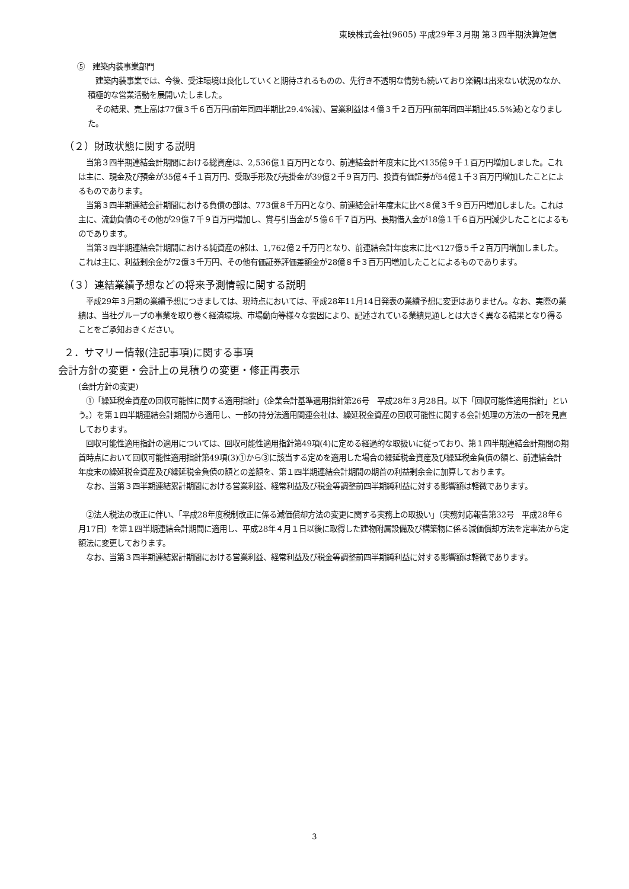東映株式会社(9605) 平成29年３月期 第３四半期決算短信
⑤　建築内装事業部門
　建築内装事業では、今後、受注環境は良化していくと期待されるものの、先行き不透明な情勢も続いており楽観は出来ない状況のなか、積極的な営業活動を展開いたしました。
　その結果、売上高は77億３千６百万円(前年同四半期比29.4%減)、営業利益は４億３千２百万円(前年同四半期比45.5%減)となりました。
（２）財政状態に関する説明
　当第３四半期連結会計期間における総資産は、2,536億１百万円となり、前連結会計年度末に比べ135億９千１百万円増加しました。これは主に、現金及び預金が35億４千１百万円、受取手形及び売掛金が39億２千９百万円、投資有価証券が54億１千３百万円増加したことによるものであります。
　当第３四半期連結会計期間における負債の部は、773億８千万円となり、前連結会計年度末に比べ８億３千９百万円増加しました。これは主に、流動負債のその他が29億７千９百万円増加し、賞与引当金が５億６千７百万円、長期借入金が18億１千６百万円減少したことによるものであります。
　当第３四半期連結会計期間における純資産の部は、1,762億２千万円となり、前連結会計年度末に比べ127億５千２百万円増加しました。これは主に、利益剰余金が72億３千万円、その他有価証券評価差額金が28億８千３百万円増加したことによるものであります。
（３）連結業績予想などの将来予測情報に関する説明
　平成29年３月期の業績予想につきましては、現時点においては、平成28年11月14日発表の業績予想に変更はありません。なお、実際の業績は、当社グループの事業を取り巻く経済環境、市場動向等様々な要因により、記述されている業績見通しとは大きく異なる結果となり得ることをご承知おきください。
２．サマリー情報(注記事項)に関する事項
会計方針の変更・会計上の見積りの変更・修正再表示
(会計方針の変更)
　①「繰延税金資産の回収可能性に関する適用指針」（企業会計基準適用指針第26号　平成28年３月28日。以下「回収可能性適用指針」という。）を第１四半期連結会計期間から適用し、一部の持分法適用関連会社は、繰延税金資産の回収可能性に関する会計処理の方法の一部を見直しております。
　回収可能性適用指針の適用については、回収可能性適用指針第49項(4)に定める経過的な取扱いに従っており、第１四半期連結会計期間の期首時点において回収可能性適用指針第49項(3)①から③に該当する定めを適用した場合の繰延税金資産及び繰延税金負債の額と、前連結会計年度末の繰延税金資産及び繰延税金負債の額との差額を、第１四半期連結会計期間の期首の利益剰余金に加算しております。
　なお、当第３四半期連結累計期間における営業利益、経常利益及び税金等調整前四半期純利益に対する影響額は軽微であります。
　②法人税法の改正に伴い、「平成28年度税制改正に係る減価償却方法の変更に関する実務上の取扱い」（実務対応報告第32号　平成28年６月17日）を第１四半期連結会計期間に適用し、平成28年４月１日以後に取得した建物附属設備及び構築物に係る減価償却方法を定率法から定額法に変更しております。
　なお、当第３四半期連結累計期間における営業利益、経常利益及び税金等調整前四半期純利益に対する影響額は軽微であります。
3